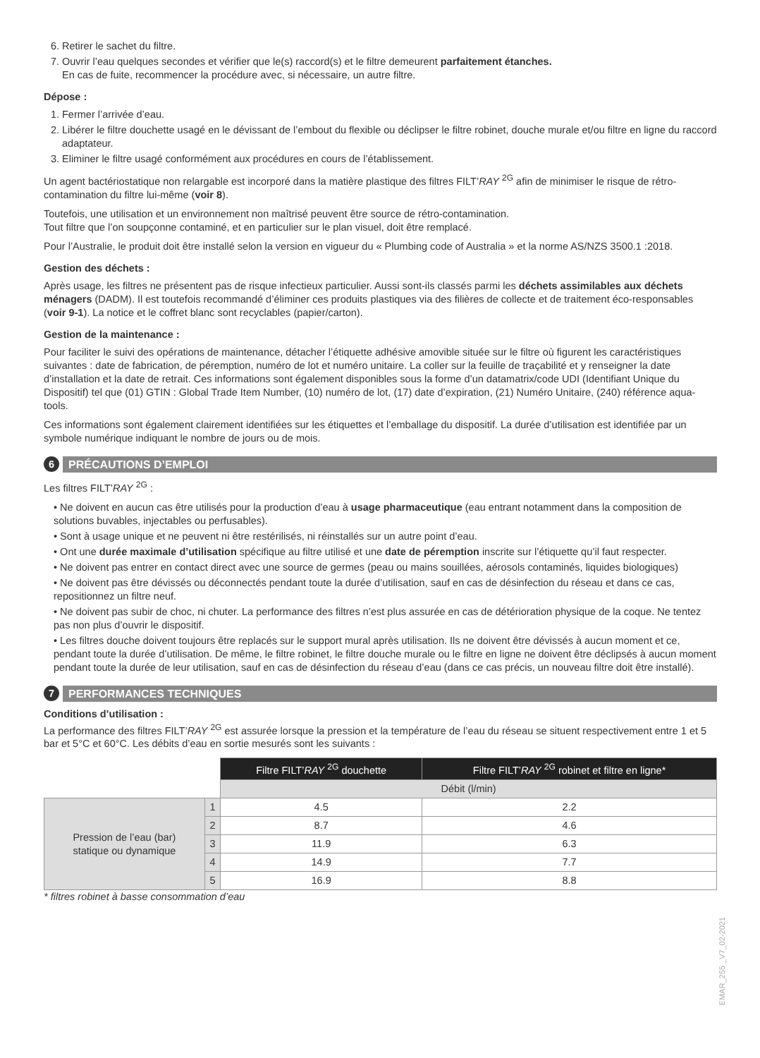6. Retirer le sachet du filtre.
7. Ouvrir l’eau quelques secondes et vérifier que le(s) raccord(s) et le filtre demeurent parfaitement étanches.
En cas de fuite, recommencer la procédure avec, si nécessaire, un autre filtre.
Dépose :
1. Fermer l’arrivée d’eau.
2. Libérer le filtre douchette usagé en le dévissant de l’embout du flexible ou déclipser le filtre robinet, douche murale et/ou filtre en ligne du raccord adaptateur.
3. Eliminer le filtre usagé conformément aux procédures en cours de l’établissement.
Un agent bactériostatique non relargable est incorporé dans la matière plastique des filtres FILT’RAY <sup>2G</sup> afin de minimiser le risque de rétro-contamination du filtre lui-même (voir 8).
Toutefois, une utilisation et un environnement non maîtrisé peuvent être source de rétro-contamination.
Tout filtre que l’on soupçonne contaminé, et en particulier sur le plan visuel, doit être remplacé.
Pour l’Australie, le produit doit être installé selon la version en vigueur du « Plumbing code of Australia » et la norme AS/NZS 3500.1 :2018.
Gestion des déchets :
Après usage, les filtres ne présentent pas de risque infectieux particulier. Aussi sont-ils classés parmi les déchets assimilables aux déchets ménagers (DADM). Il est toutefois recommandé d’éliminer ces produits plastiques via des filières de collecte et de traitement éco-responsables (voir 9-1). La notice et le coffret blanc sont recyclables (papier/carton).
Gestion de la maintenance :
Pour faciliter le suivi des opérations de maintenance, détacher l’étiquette adhésive amovible située sur le filtre où figurent les caractéristiques suivantes : date de fabrication, de péremption, numéro de lot et numéro unitaire. La coller sur la feuille de traçabilité et y renseigner la date d’installation et la date de retrait. Ces informations sont également disponibles sous la forme d’un datamatrix/code UDI (Identifiant Unique du Dispositif) tel que (01) GTIN : Global Trade Item Number, (10) numéro de lot, (17) date d’expiration, (21) Numéro Unitaire, (240) référence aqua-tools.
Ces informations sont également clairement identifiées sur les étiquettes et l’emballage du dispositif. La durée d’utilisation est identifiée par un symbole numérique indiquant le nombre de jours ou de mois.
6 PRÉCAUTIONS D’EMPLOI
Les filtres FILT’RAY <sup>2G</sup> :
• Ne doivent en aucun cas être utilisés pour la production d’eau à usage pharmaceutique (eau entrant notamment dans la composition de solutions buvables, injectables ou perfusables).
• Sont à usage unique et ne peuvent ni être restérilisés, ni réinstallés sur un autre point d’eau.
• Ont une durée maximale d’utilisation spécifique au filtre utilisé et une date de péremption inscrite sur l’étiquette qu’il faut respecter.
• Ne doivent pas entrer en contact direct avec une source de germes (peau ou mains souillées, aérosols contaminés, liquides biologiques)
• Ne doivent pas être dévissés ou déconnectés pendant toute la durée d’utilisation, sauf en cas de désinfection du réseau et dans ce cas, repositionnez un filtre neuf.
• Ne doivent pas subir de choc, ni chuter. La performance des filtres n’est plus assurée en cas de détérioration physique de la coque. Ne tentez pas non plus d’ouvrir le dispositif.
• Les filtres douche doivent toujours être replacés sur le support mural après utilisation. Ils ne doivent être dévissés à aucun moment et ce, pendant toute la durée d’utilisation. De même, le filtre robinet, le filtre douche murale ou le filtre en ligne ne doivent être déclipsés à aucun moment pendant toute la durée de leur utilisation, sauf en cas de désinfection du réseau d’eau (dans ce cas précis, un nouveau filtre doit être installé).
7 PERFORMANCES TECHNIQUES
Conditions d’utilisation :
La performance des filtres FILT’RAY <sup>2G</sup> est assurée lorsque la pression et la température de l’eau du réseau se situent respectivement entre 1 et 5 bar et 5°C et 60°C. Les débits d’eau en sortie mesurés sont les suivants :
| | | Filtre FILT’ RAY <sup>2G</sup> douchette | Filtre FILT’ RAY <sup>2G</sup> robinet et filtre en ligne* |
| | | Débit (l/min) | |
| Pression de l’eau (bar) statique ou dynamique | 1 | 4.5 | 2.2 |
| | 2 | 8.7 | 4.6 |
| | 3 | 11.9 | 6.3 |
| | 4 | 14.9 | 7.7 |
| | 5 | 16.9 | 8.8 |
* filtres robinet à basse consommation d’eau
EMAR_255 _V7_02-2021